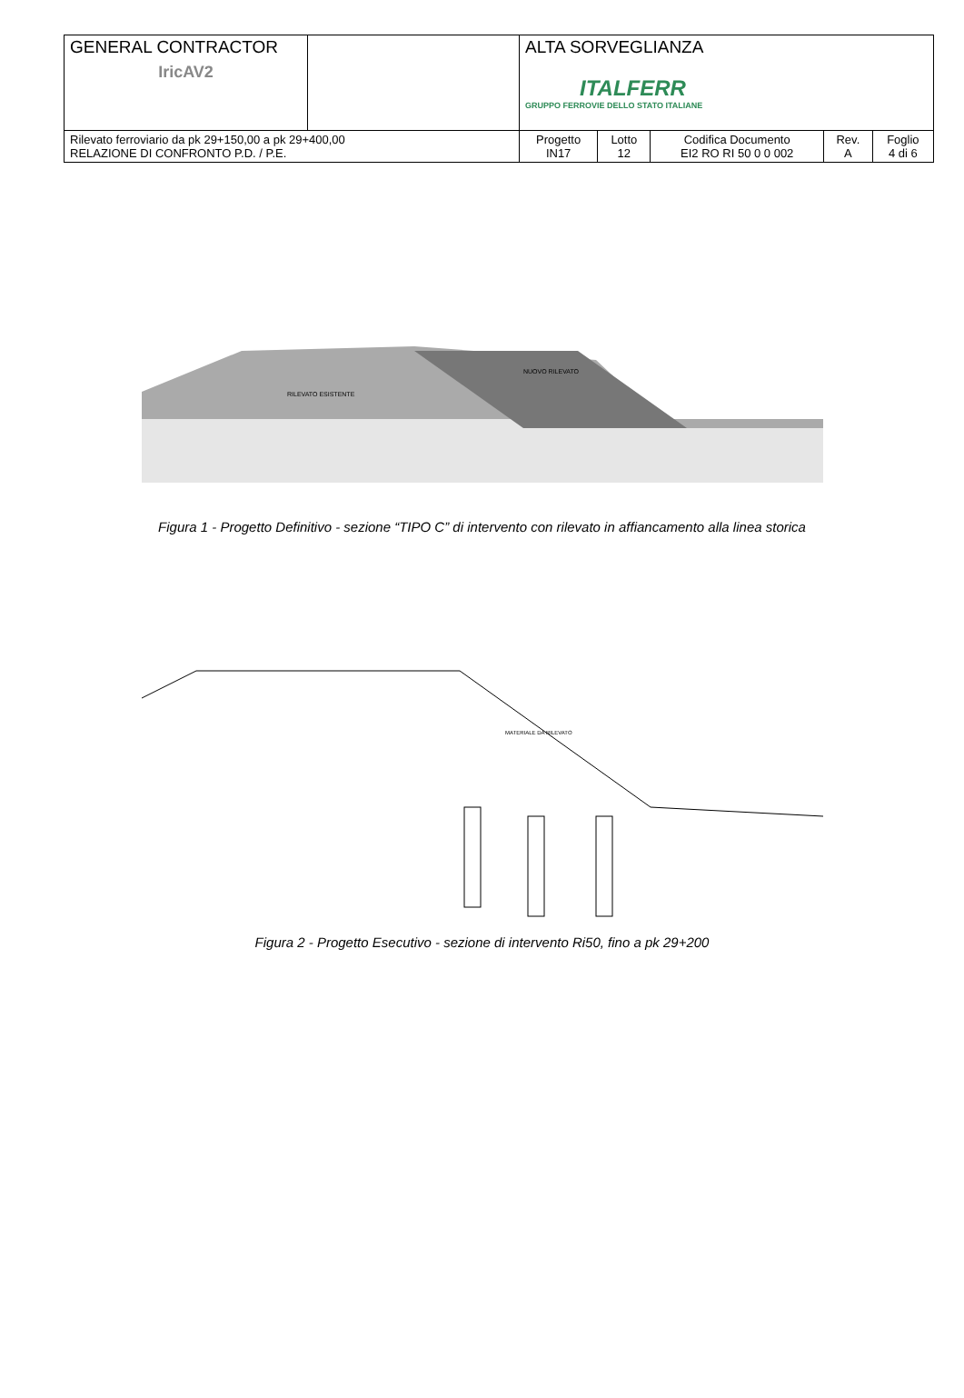| GENERAL CONTRACTOR IricAV2 | | ALTA SORVEGLIANZA ITALFERR GRUPPO FERROVIE DELLO STATO ITALIANE | | | | |
| Rilevato ferroviario da pk 29+150,00 a pk 29+400,00 RELAZIONE DI CONFRONTO P.D. / P.E. | | Progetto IN17 | Lotto 12 | Codifica Documento EI2 RO RI 50 0 0 002 | Rev. A | Foglio 4 di 6 |
RILEVATO ESISTENTE
NUOVO RILEVATO
Figura 1 - Progetto Definitivo - sezione “TIPO C” di intervento con rilevato in affiancamento alla linea storica
MATERIALE DA RILEVATO
Figura 2 - Progetto Esecutivo - sezione di intervento Ri50, fino a pk 29+200